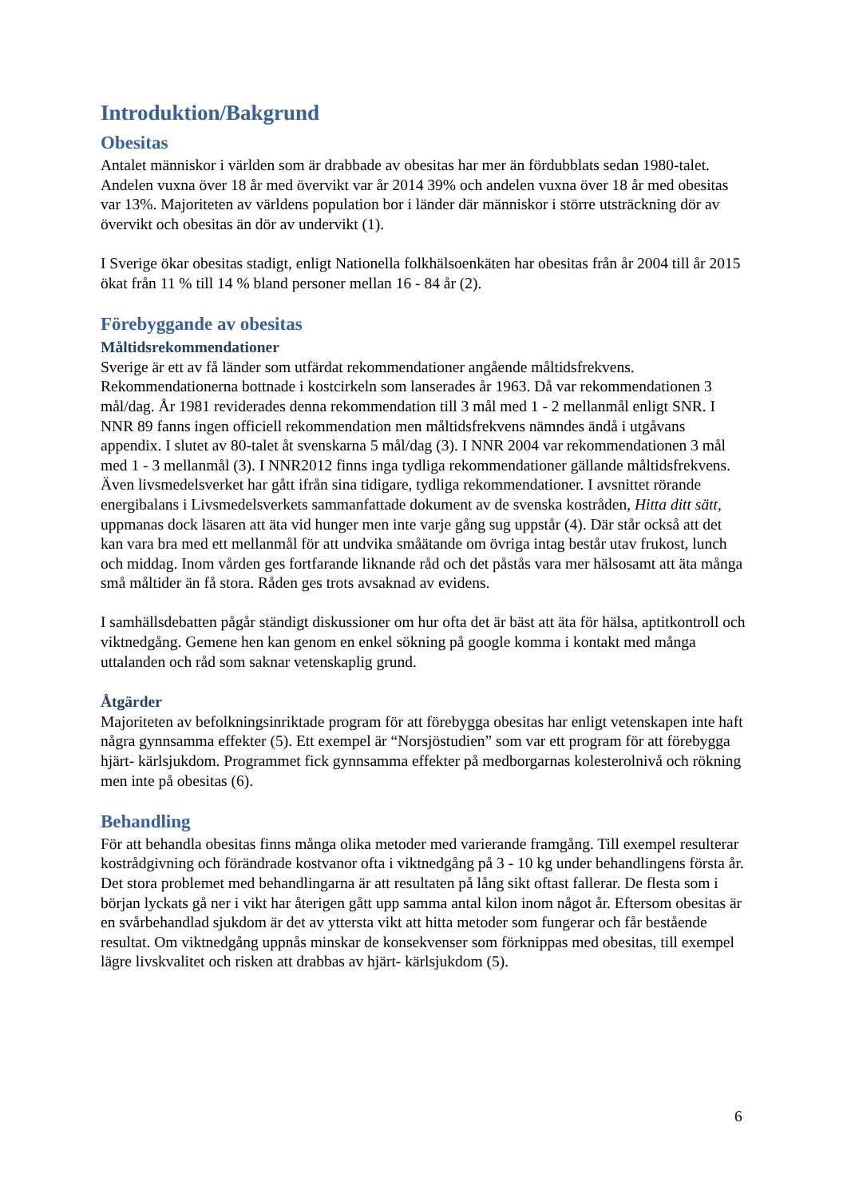Introduktion/Bakgrund
Obesitas
Antalet människor i världen som är drabbade av obesitas har mer än fördubblats sedan 1980-talet. Andelen vuxna över 18 år med övervikt var år 2014 39% och andelen vuxna över 18 år med obesitas var 13%. Majoriteten av världens population bor i länder där människor i större utsträckning dör av övervikt och obesitas än dör av undervikt (1).
I Sverige ökar obesitas stadigt, enligt Nationella folkhälsoenkäten har obesitas från år 2004 till år 2015 ökat från 11 % till 14 % bland personer mellan 16 - 84 år (2).
Förebyggande av obesitas
Måltidsrekommendationer
Sverige är ett av få länder som utfärdat rekommendationer angående måltidsfrekvens. Rekommendationerna bottnade i kostcirkeln som lanserades år 1963. Då var rekommendationen 3 mål/dag. År 1981 reviderades denna rekommendation till 3 mål med 1 - 2 mellanmål enligt SNR. I NNR 89 fanns ingen officiell rekommendation men måltidsfrekvens nämndes ändå i utgåvans appendix. I slutet av 80-talet åt svenskarna 5 mål/dag (3). I NNR 2004 var rekommendationen 3 mål med 1 - 3 mellanmål (3). I NNR2012 finns inga tydliga rekommendationer gällande måltidsfrekvens. Även livsmedelsverket har gått ifrån sina tidigare, tydliga rekommendationer. I avsnittet rörande energibalans i Livsmedelsverkets sammanfattade dokument av de svenska kostråden, Hitta ditt sätt, uppmanas dock läsaren att äta vid hunger men inte varje gång sug uppstår (4). Där står också att det kan vara bra med ett mellanmål för att undvika småätande om övriga intag består utav frukost, lunch och middag. Inom vården ges fortfarande liknande råd och det påstås vara mer hälsosamt att äta många små måltider än få stora. Råden ges trots avsaknad av evidens.
I samhällsdebatten pågår ständigt diskussioner om hur ofta det är bäst att äta för hälsa, aptitkontroll och viktnedgång. Gemene hen kan genom en enkel sökning på google komma i kontakt med många uttalanden och råd som saknar vetenskaplig grund.
Åtgärder
Majoriteten av befolkningsinriktade program för att förebygga obesitas har enligt vetenskapen inte haft några gynnsamma effekter (5). Ett exempel är “Norsjöstudien” som var ett program för att förebygga hjärt- kärlsjukdom. Programmet fick gynnsamma effekter på medborgarnas kolesterolnivå och rökning men inte på obesitas (6).
Behandling
För att behandla obesitas finns många olika metoder med varierande framgång. Till exempel resulterar kostrådgivning och förändrade kostvanor ofta i viktnedgång på 3 - 10 kg under behandlingens första år. Det stora problemet med behandlingarna är att resultaten på lång sikt oftast fallerar. De flesta som i början lyckats gå ner i vikt har återigen gått upp samma antal kilon inom något år. Eftersom obesitas är en svårbehandlad sjukdom är det av yttersta vikt att hitta metoder som fungerar och får bestående resultat. Om viktnedgång uppnås minskar de konsekvenser som förknippas med obesitas, till exempel lägre livskvalitet och risken att drabbas av hjärt- kärlsjukdom (5).
6